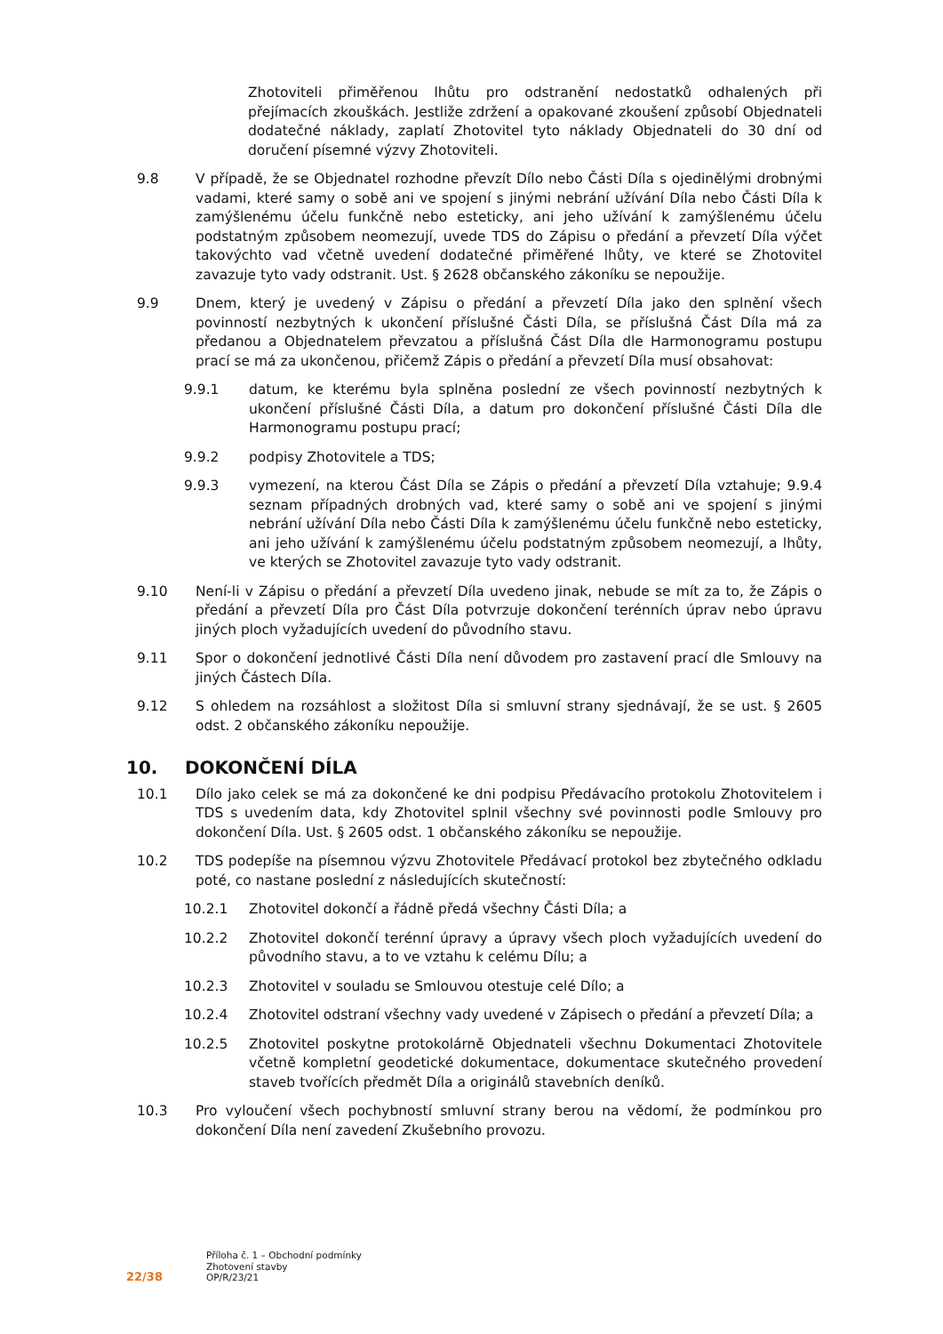Zhotoviteli přiměřenou lhůtu pro odstranění nedostatků odhalených při přejímacích zkouškách. Jestliže zdržení a opakované zkoušení způsobí Objednateli dodatečné náklady, zaplatí Zhotovitel tyto náklady Objednateli do 30 dní od doručení písemné výzvy Zhotoviteli.
9.8 V případě, že se Objednatel rozhodne převzít Dílo nebo Části Díla s ojedinělými drobnými vadami, které samy o sobě ani ve spojení s jinými nebrání užívání Díla nebo Části Díla k zamýšlenému účelu funkčně nebo esteticky, ani jeho užívání k zamýšlenému účelu podstatným způsobem neomezují, uvede TDS do Zápisu o předání a převzetí Díla výčet takovýchto vad včetně uvedení dodatečné přiměřené lhůty, ve které se Zhotovitel zavazuje tyto vady odstranit. Ust. § 2628 občanského zákoníku se nepoužije.
9.9 Dnem, který je uvedený v Zápisu o předání a převzetí Díla jako den splnění všech povinností nezbytných k ukončení příslušné Části Díla, se příslušná Část Díla má za předanou a Objednatelem převzatou a příslušná Část Díla dle Harmonogramu postupu prací se má za ukončenou, přičemž Zápis o předání a převzetí Díla musí obsahovat:
9.9.1 datum, ke kterému byla splněna poslední ze všech povinností nezbytných k ukončení příslušné Části Díla, a datum pro dokončení příslušné Části Díla dle Harmonogramu postupu prací;
9.9.2 podpisy Zhotovitele a TDS;
9.9.3 vymezení, na kterou Část Díla se Zápis o předání a převzetí Díla vztahuje; 9.9.4 seznam případných drobných vad, které samy o sobě ani ve spojení s jinými nebrání užívání Díla nebo Části Díla k zamýšlenému účelu funkčně nebo esteticky, ani jeho užívání k zamýšlenému účelu podstatným způsobem neomezují, a lhůty, ve kterých se Zhotovitel zavazuje tyto vady odstranit.
9.10 Není-li v Zápisu o předání a převzetí Díla uvedeno jinak, nebude se mít za to, že Zápis o předání a převzetí Díla pro Část Díla potvrzuje dokončení terénních úprav nebo úpravu jiných ploch vyžadujících uvedení do původního stavu.
9.11 Spor o dokončení jednotlivé Části Díla není důvodem pro zastavení prací dle Smlouvy na jiných Částech Díla.
9.12 S ohledem na rozsáhlost a složitost Díla si smluvní strany sjednávají, že se ust. § 2605 odst. 2 občanského zákoníku nepoužije.
10. DOKONČENÍ DÍLA
10.1 Dílo jako celek se má za dokončené ke dni podpisu Předávacího protokolu Zhotovitelem i TDS s uvedením data, kdy Zhotovitel splnil všechny své povinnosti podle Smlouvy pro dokončení Díla. Ust. § 2605 odst. 1 občanského zákoníku se nepoužije.
10.2 TDS podepíše na písemnou výzvu Zhotovitele Předávací protokol bez zbytečného odkladu poté, co nastane poslední z následujících skutečností:
10.2.1 Zhotovitel dokončí a řádně předá všechny Části Díla; a
10.2.2 Zhotovitel dokončí terénní úpravy a úpravy všech ploch vyžadujících uvedení do původního stavu, a to ve vztahu k celému Dílu; a
10.2.3 Zhotovitel v souladu se Smlouvou otestuje celé Dílo; a
10.2.4 Zhotovitel odstraní všechny vady uvedené v Zápisech o předání a převzetí Díla; a
10.2.5 Zhotovitel poskytne protokolárně Objednateli všechnu Dokumentaci Zhotovitele včetně kompletní geodetické dokumentace, dokumentace skutečného provedení staveb tvořících předmět Díla a originálů stavebních deníků.
10.3 Pro vyloučení všech pochybností smluvní strany berou na vědomí, že podmínkou pro dokončení Díla není zavedení Zkušebního provozu.
22/38
Příloha č. 1 – Obchodní podmínky
Zhotovení stavby
OP/R/23/21